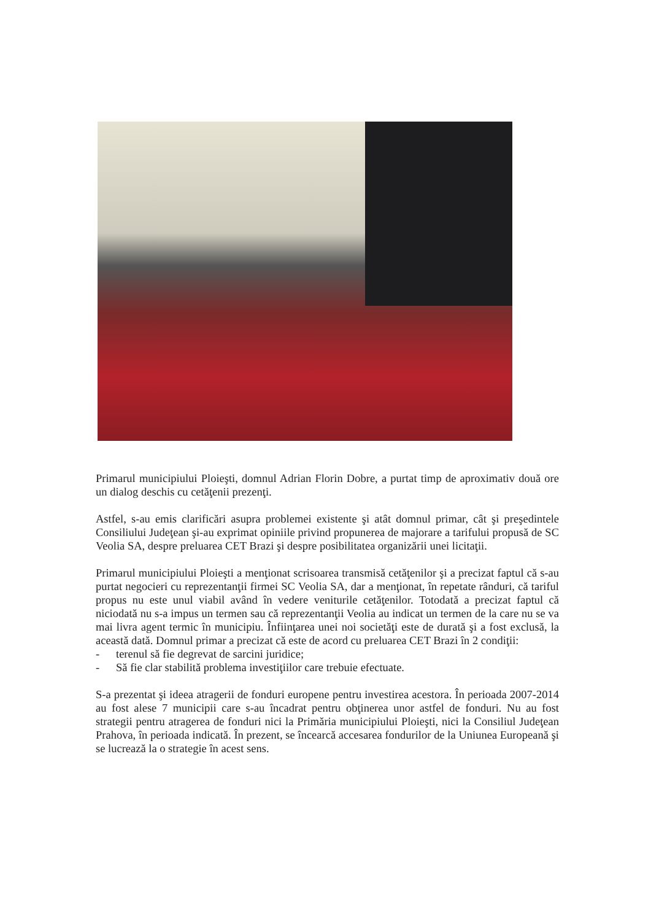Primarul municipiului Ploieşti, domnul Adrian Florin Dobre, a purtat timp de aproximativ două ore un dialog deschis cu cetăţenii prezenţi.
Astfel, s-au emis clarificări asupra problemei existente şi atât domnul primar, cât şi preşedintele Consiliului Judeţean şi-au exprimat opiniile privind propunerea de majorare a tarifului propusă de SC Veolia SA, despre preluarea CET Brazi şi despre posibilitatea organizării unei licitaţii.
Primarul municipiului Ploieşti a menţionat scrisoarea transmisă cetăţenilor şi a precizat faptul că s-au purtat negocieri cu reprezentanţii firmei SC Veolia SA, dar a menţionat, în repetate rânduri, că tariful propus nu este unul viabil având în vedere veniturile cetăţenilor. Totodată a precizat faptul că niciodată nu s-a impus un termen sau că reprezentanţii Veolia au indicat un termen de la care nu se va mai livra agent termic în municipiu. Înfiinţarea unei noi societăţi este de durată şi a fost exclusă, la această dată. Domnul primar a precizat că este de acord cu preluarea CET Brazi în 2 condiţii:
- terenul să fie degrevat de sarcini juridice;
- Să fie clar stabilită problema investiţiilor care trebuie efectuate.
S-a prezentat şi ideea atragerii de fonduri europene pentru investirea acestora. În perioada 2007-2014 au fost alese 7 municipii care s-au încadrat pentru obţinerea unor astfel de fonduri. Nu au fost strategii pentru atragerea de fonduri nici la Primăria municipiului Ploieşti, nici la Consiliul Judeţean Prahova, în perioada indicată. În prezent, se încearcă accesarea fondurilor de la Uniunea Europeană şi se lucrează la o strategie în acest sens.